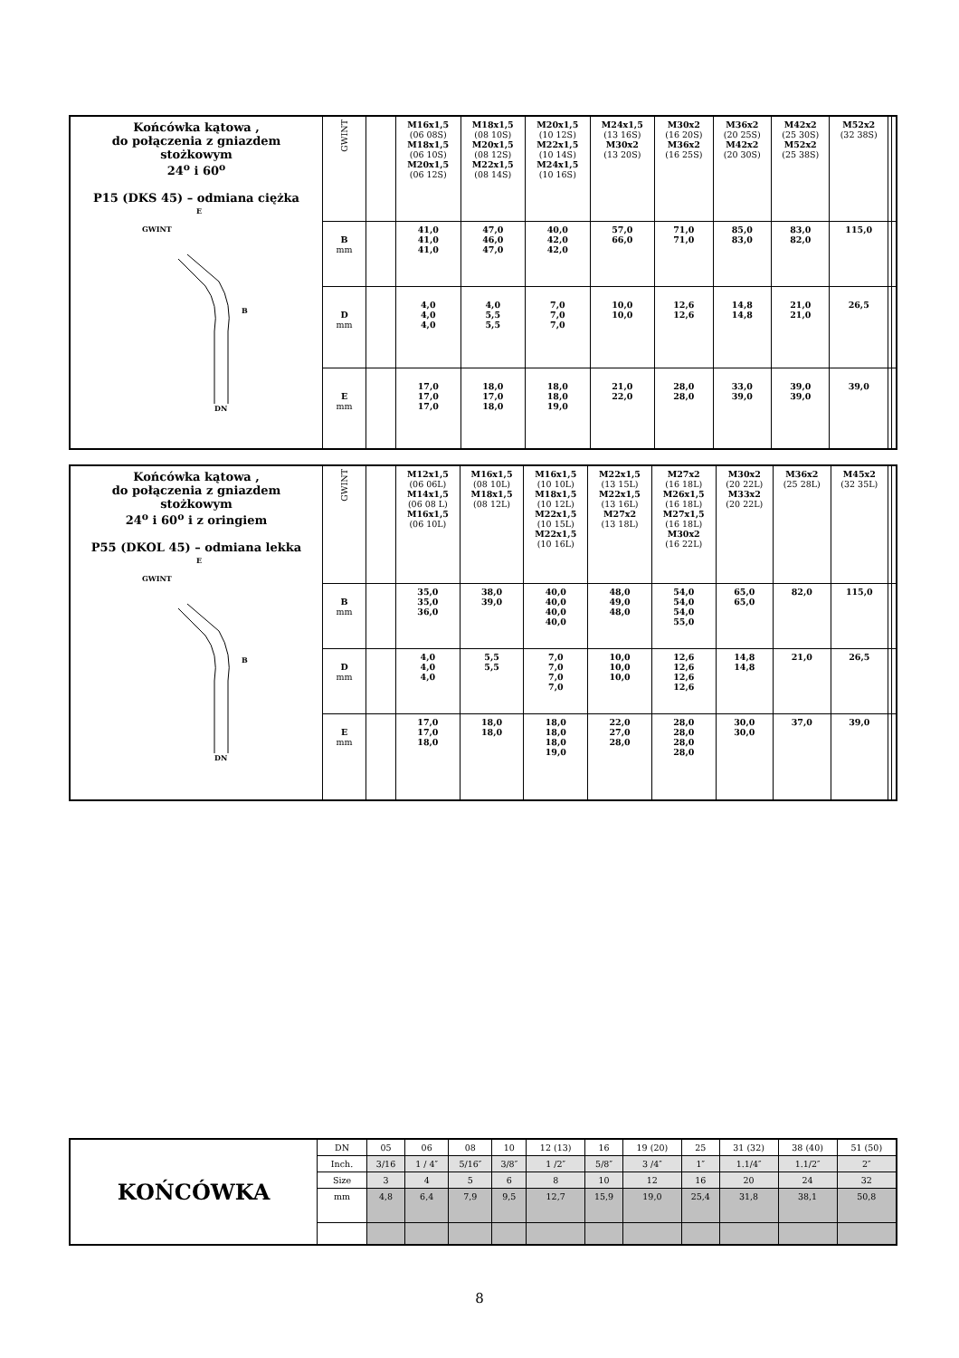| Końcówka kątowa , do połączenia z gniazdem stożkowym 24<sup>o</sup> i 60<sup>o</sup> P15 (DKS 45) – odmiana ciężka E GWINT B DN | GWINT | | M16x1,5 (06 08S) M18x1,5 (06 10S) M20x1,5 (06 12S) | M18x1,5 (08 10S) M20x1,5 (08 12S) M22x1,5 (08 14S) | M20x1,5 (10 12S) M22x1,5 (10 14S) M24x1,5 (10 16S) | M24x1,5 (13 16S) M30x2 (13 20S) | M30x2 (16 20S) M36x2 (16 25S) | M36x2 (20 25S) M42x2 (20 30S) | M42x2 (25 30S) M52x2 (25 38S) | M52x2 (32 38S) | | |
| | B mm | | 41,0 41,0 41,0 | 47,0 46,0 47,0 | 40,0 42,0 42,0 | 57,0 66,0 | 71,0 71,0 | 85,0 83,0 | 83,0 82,0 | 115,0 | | |
| | D mm | | 4,0 4,0 4,0 | 4,0 5,5 5,5 | 7,0 7,0 7,0 | 10,0 10,0 | 12,6 12,6 | 14,8 14,8 | 21,0 21,0 | 26,5 | | |
| | E mm | | 17,0 17,0 17,0 | 18,0 17,0 18,0 | 18,0 18,0 19,0 | 21,0 22,0 | 28,0 28,0 | 33,0 39,0 | 39,0 39,0 | 39,0 | | |
| Końcówka kątowa , do połączenia z gniazdem stożkowym 24<sup>o</sup> i 60<sup>o</sup> i z oringiem P55 (DKOL 45) – odmiana lekka E GWINT B DN | GWINT | | M12x1,5 (06 06L) M14x1,5 (06 08 L) M16x1,5 (06 10L) | M16x1,5 (08 10L) M18x1,5 (08 12L) | M16x1,5 (10 10L) M18x1,5 (10 12L) M22x1,5 (10 15L) M22x1,5 (10 16L) | M22x1,5 (13 15L) M22x1,5 (13 16L) M27x2 (13 18L) | M27x2 (16 18L) M26x1,5 (16 18L) M27x1,5 (16 18L) M30x2 (16 22L) | M30x2 (20 22L) M33x2 (20 22L) | M36x2 (25 28L) | M45x2 (32 35L) | | |
| | B mm | | 35,0 35,0 36,0 | 38,0 39,0 | 40,0 40,0 40,0 40,0 | 48,0 49,0 48,0 | 54,0 54,0 54,0 55,0 | 65,0 65,0 | 82,0 | 115,0 | | |
| | D mm | | 4,0 4,0 4,0 | 5,5 5,5 | 7,0 7,0 7,0 7,0 | 10,0 10,0 10,0 | 12,6 12,6 12,6 12,6 | 14,8 14,8 | 21,0 | 26,5 | | |
| | E mm | | 17,0 17,0 18,0 | 18,0 18,0 | 18,0 18,0 18,0 19,0 | 22,0 27,0 28,0 | 28,0 28,0 28,0 28,0 | 30,0 30,0 | 37,0 | 39,0 | | |
| KOŃCÓWKA | DN | 05 | 06 | 08 | 10 | 12 (13) | 16 | 19 (20) | 25 | 31 (32) | 38 (40) | 51 (50) |
| | Inch. | 3/16 | 1 / 4″ | 5/16″ | 3/8″ | 1 /2″ | 5/8″ | 3 /4″ | 1″ | 1.1/4″ | 1.1/2″ | 2″ |
| | Size | 3 | 4 | 5 | 6 | 8 | 10 | 12 | 16 | 20 | 24 | 32 |
| | mm | 4,8 | 6,4 | 7,9 | 9,5 | 12,7 | 15,9 | 19,0 | 25,4 | 31,8 | 38,1 | 50,8 |
8